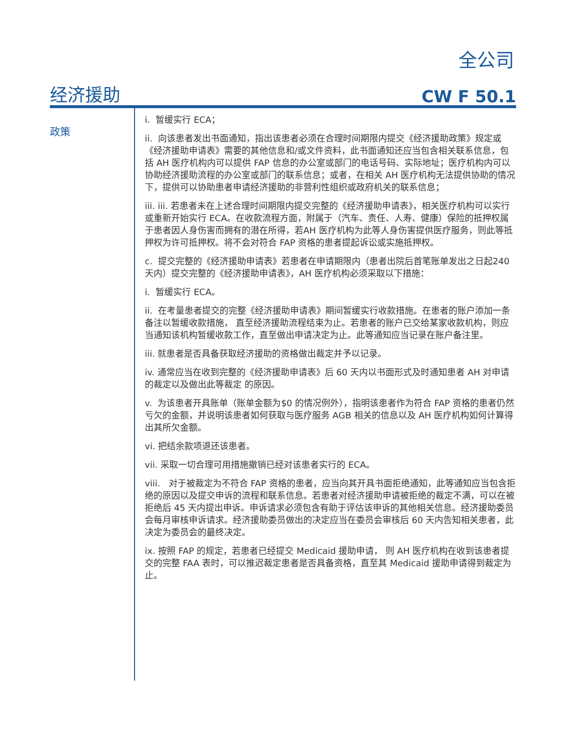全公司
经济援助 CW F 50.1
政策
i. 暂缓实行 ECA；
ii. 向该患者发出书面通知，指出该患者必须在合理时间期限内提交《经济援助政策》规定或《经济援助申请表》需要的其他信息和/或文件资料，此书面通知还应当包含相关联系信息，包括 AH 医疗机构内可以提供 FAP 信息的办公室或部门的电话号码、实际地址；医疗机构内可以协助经济援助流程的办公室或部门的联系信息；或者，在相关 AH 医疗机构无法提供协助的情况下，提供可以协助患者申请经济援助的非营利性组织或政府机关的联系信息；
iii. iii. 若患者未在上述合理时间期限内提交完整的《经济援助申请表》，相关医疗机构可以实行或重新开始实行 ECA。在收款流程方面，附属于（汽车、责任、人寿、健康）保险的抵押权属于患者因人身伤害而拥有的潜在所得，若AH 医疗机构为此等人身伤害提供医疗服务，则此等抵押权为许可抵押权。将不会对符合 FAP 资格的患者提起诉讼或实施抵押权。
c. 提交完整的《经济援助申请表》若患者在申请期限内（患者出院后首笔账单发出之日起240 天内）提交完整的《经济援助申请表》，AH 医疗机构必须采取以下措施：
i. 暂缓实行 ECA。
ii. 在考量患者提交的完整《经济援助申请表》期间暂缓实行收款措施。在患者的账户添加一条备注以暂缓收款措施， 直至经济援助流程结束为止。若患者的账户已交给某家收款机构，则应当通知该机构暂缓收款工作，直至做出申请决定为止。此等通知应当记录在账户备注里。
iii. 就患者是否具备获取经济援助的资格做出裁定并予以记录。
iv. 通常应当在收到完整的《经济援助申请表》后 60 天内以书面形式及时通知患者 AH 对申请的裁定以及做出此等裁定 的原因。
v. 为该患者开具账单（账单金额为$0 的情况例外），指明该患者作为符合 FAP 资格的患者仍然亏欠的金额，并说明该患者如何获取与医疗服务 AGB 相关的信息以及 AH 医疗机构如何计算得出其所欠金额。
vi. 把结余款项退还该患者。
vii. 采取一切合理可用措施撤销已经对该患者实行的 ECA。
viii. 对于被裁定为不符合 FAP 资格的患者，应当向其开具书面拒绝通知，此等通知应当包含拒绝的原因以及提交申诉的流程和联系信息。若患者对经济援助申请被拒绝的裁定不满，可以在被拒绝后 45 天内提出申诉。申诉请求必须包含有助于评估该申诉的其他相关信息。经济援助委员会每月审核申诉请求。经济援助委员做出的决定应当在委员会审核后 60 天内告知相关患者，此决定为委员会的最终决定。
ix. 按照 FAP 的规定，若患者已经提交 Medicaid 援助申请， 则 AH 医疗机构在收到该患者提交的完整 FAA 表时，可以推迟裁定患者是否具备资格，直至其 Medicaid 援助申请得到裁定为止。